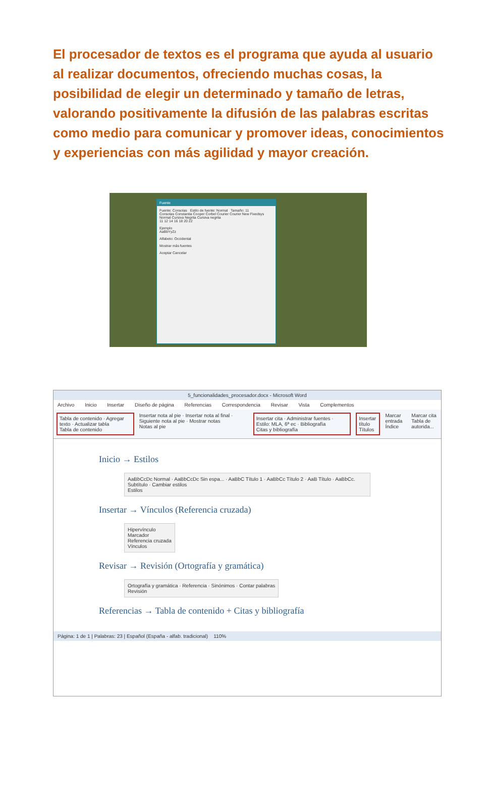El procesador de textos es el programa que ayuda al usuario al realizar documentos, ofreciendo muchas cosas, la posibilidad de elegir un determinado y tamaño de letras, valorando positivamente la difusión de las palabras escritas como medio para comunicar y promover ideas, conocimientos y experiencias con más agilidad y mayor creación.
Fuente
Fuente: Consolas Estilo de fuente: Normal Tamaño: 11
Consolas Constantia Cooper Corbel Courier Courier New Fixedsys
Normal Cursiva Negrita Cursiva negrita
11 12 14 16 18 20 22
Ejemplo
AaBbYyZz
Alfabeto: Occidental
Mostrar más fuentes
Aceptar Cancelar
5_funcionalidades_procesador.docx - Microsoft Word
Archivo Inicio Insertar Diseño de página Referencias Correspondencia Revisar Vista Complementos
Tabla de contenido · Agregar texto · Actualizar tabla
Tabla de contenido
Insertar nota al pie · Insertar nota al final · Siguiente nota al pie · Mostrar notas
Notas al pie
Insertar cita · Administrar fuentes · Estilo: MLA, 6ª ec · Bibliografía
Citas y bibliografía
Insertar título
Títulos
Marcar entrada
Índice
Marcar cita
Tabla de autorida...
Inicio → Estilos
AaBbCcDc Normal · AaBbCcDc Sin espa... · AaBbC Título 1 · AaBbCc Título 2 · AaB Título · AaBbCc. Subtítulo · Cambiar estilos
Estilos
Insertar → Vínculos (Referencia cruzada)
Hipervínculo
Marcador
Referencia cruzada
Vínculos
Revisar → Revisión (Ortografía y gramática)
Ortografía y gramática · Referencia · Sinónimos · Contar palabras
Revisión
Referencias → Tabla de contenido + Citas y bibliografía
Página: 1 de 1 | Palabras: 23 | Español (España - alfab. tradicional) 110%